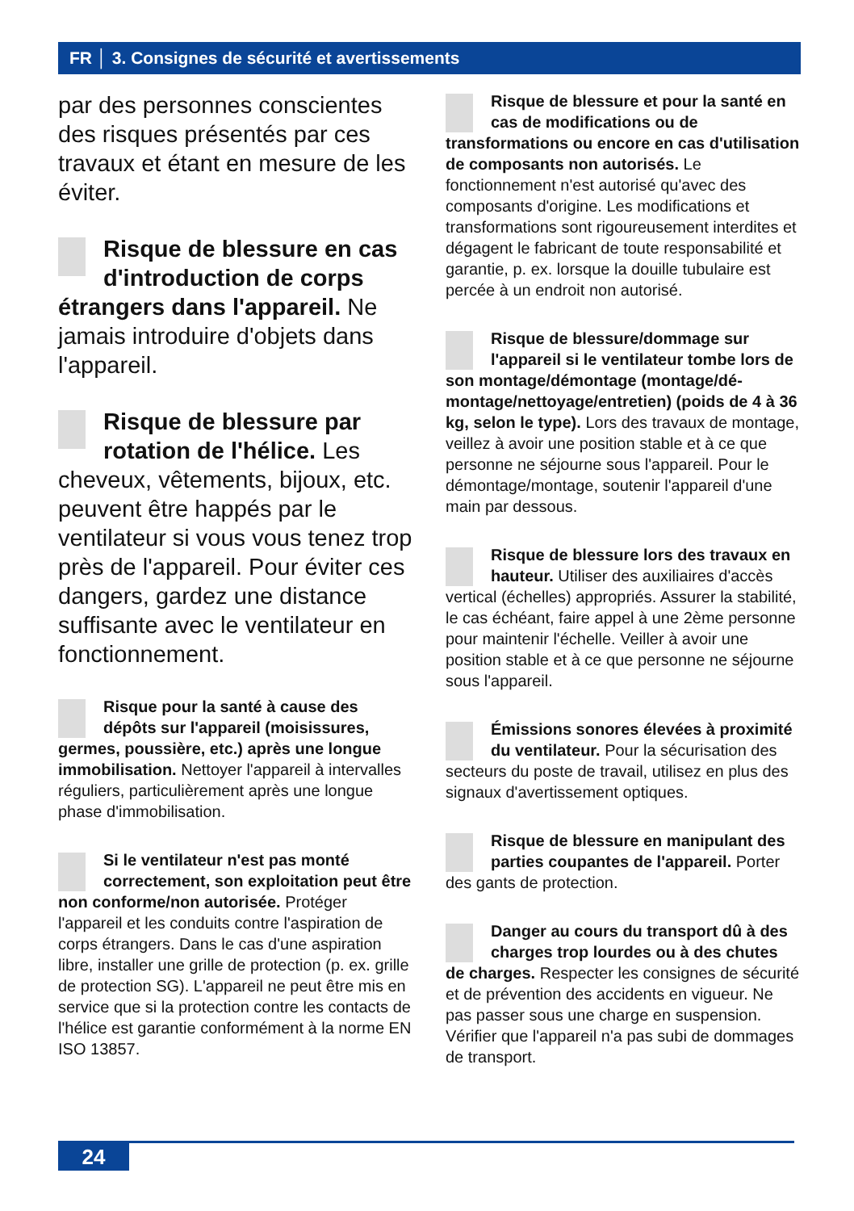FR │ 3. Consignes de sécurité et avertissements
par des personnes conscientes des risques présentés par ces travaux et étant en mesure de les éviter.
Risque de blessure en cas d'introduction de corps étrangers dans l'appareil. Ne jamais introduire d'objets dans l'appareil.
Risque de blessure par rotation de l'hélice. Les cheveux, vêtements, bijoux, etc. peuvent être happés par le ventilateur si vous vous tenez trop près de l'appareil. Pour éviter ces dangers, gardez une distance suffisante avec le ventilateur en fonctionnement.
Risque pour la santé à cause des dépôts sur l'appareil (moisissures, germes, poussière, etc.) après une longue immobilisation. Nettoyer l'appareil à intervalles réguliers, particulièrement après une longue phase d'immobilisation.
Si le ventilateur n'est pas monté correctement, son exploitation peut être non conforme/non autorisée. Protéger l'appareil et les conduits contre l'aspiration de corps étrangers. Dans le cas d'une aspiration libre, installer une grille de protection (p. ex. grille de protection SG). L'appareil ne peut être mis en service que si la protection contre les contacts de l'hélice est garantie conformément à la norme EN ISO 13857.
Risque de blessure et pour la santé en cas de modifications ou de transformations ou encore en cas d'utilisation de composants non autorisés. Le fonctionnement n'est autorisé qu'avec des composants d'origine. Les modifications et transformations sont rigoureusement interdites et dégagent le fabricant de toute responsabilité et garantie, p. ex. lorsque la douille tubulaire est percée à un endroit non autorisé.
Risque de blessure/dommage sur l'appareil si le ventilateur tombe lors de son montage/démontage (montage/dé­montage/nettoyage/entretien) (poids de 4 à 36 kg, selon le type). Lors des travaux de montage, veillez à avoir une position stable et à ce que personne ne séjourne sous l'appareil. Pour le démontage/montage, soutenir l'appareil d'une main par dessous.
Risque de blessure lors des travaux en hauteur. Utiliser des auxiliaires d'accès vertical (échelles) appropriés. Assurer la stabilité, le cas échéant, faire appel à une 2ème personne pour maintenir l'échelle. Veiller à avoir une position stable et à ce que personne ne séjourne sous l'appareil.
Émissions sonores élevées à proximité du ventilateur. Pour la sécurisation des secteurs du poste de travail, utilisez en plus des signaux d'avertissement optiques.
Risque de blessure en manipulant des parties coupantes de l'appareil. Porter des gants de protection.
Danger au cours du transport dû à des charges trop lourdes ou à des chutes de charges. Respecter les consignes de sécurité et de prévention des accidents en vigueur. Ne pas passer sous une charge en suspension. Vérifier que l'appareil n'a pas subi de dommages de transport.
24